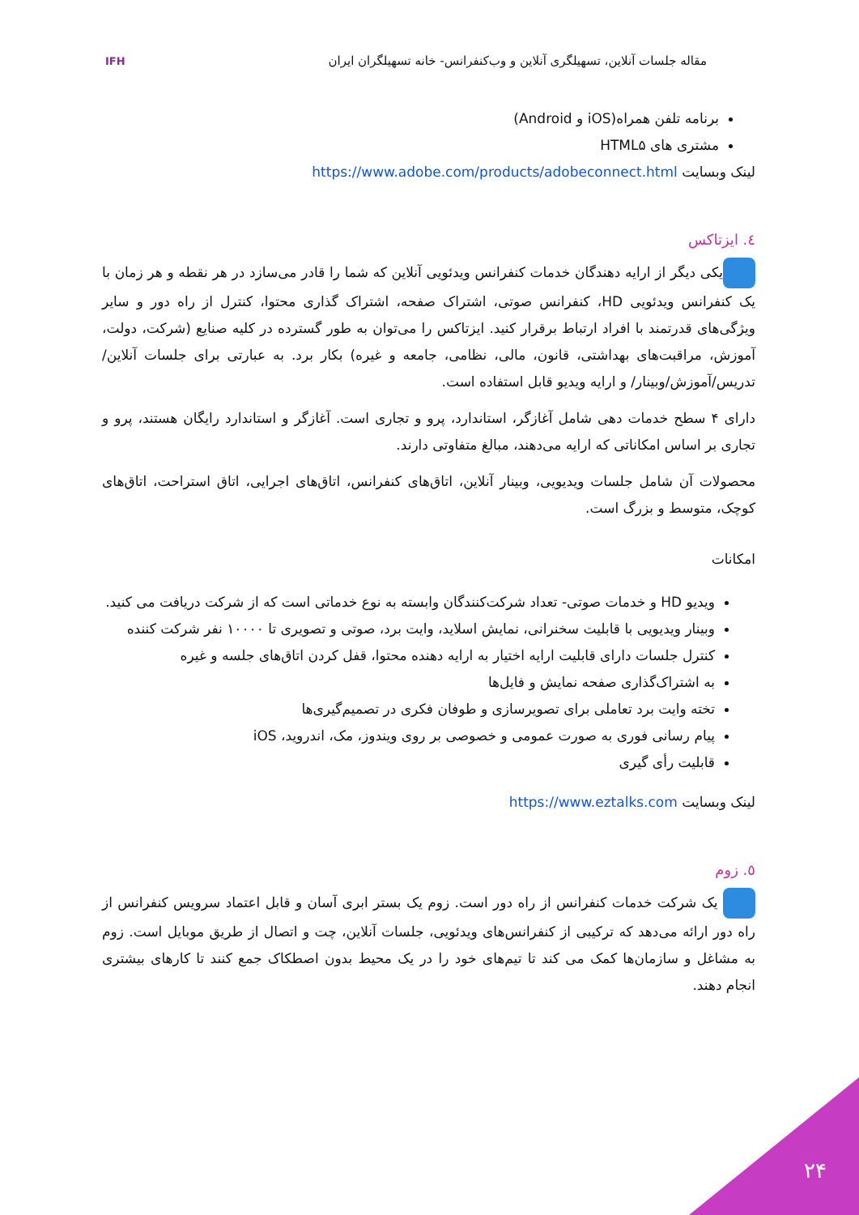مقاله جلسات آنلاین، تسهیلگری آنلاین و وب‌کنفرانس- خانه تسهیلگران ایران
IFH
برنامه تلفن همراه(iOS و Android)
مشتری های HTML۵
لینک وبسایت https://www.adobe.com/products/adobeconnect.html
٤. ایزتاکس
یکی دیگر از ارایه دهندگان خدمات کنفرانس ویدئویی آنلاین که شما را قادر می‌سازد در هر نقطه و هر زمان با یک کنفرانس ویدئویی HD، کنفرانس صوتی، اشتراک صفحه، اشتراک گذاری محتوا، کنترل از راه دور و سایر ویژگی‌های قدرتمند با افراد ارتباط برقرار کنید. ایزتاکس را می‌توان به طور گسترده در کلیه صنایع (شرکت، دولت، آموزش، مراقبت‌های بهداشتی، قانون، مالی، نظامی، جامعه و غیره) بکار برد. به عبارتی برای جلسات آنلاین/تدریس/آموزش/وبینار/ و ارایه ویدیو قابل استفاده است.
دارای ۴ سطح خدمات دهی شامل آغازگر، استاندارد، پرو و تجاری است. آغازگر و استاندارد رایگان هستند، پرو و تجاری بر اساس امکاناتی که ارایه می‌دهند، مبالغ متفاوتی دارند.
محصولات آن شامل جلسات ویدیویی، وبینار آنلاین، اتاق‌های کنفرانس، اتاق‌های اجرایی، اتاق استراحت، اتاق‌های کوچک، متوسط و بزرگ است.
امکانات
ویدیو HD و خدمات صوتی- تعداد شرکت‌کنندگان وابسته به نوع خدماتی است که از شرکت دریافت می کنید.
وبینار ویدیویی با قابلیت سخنرانی، نمایش اسلاید، وایت برد، صوتی و تصویری تا ۱۰۰۰۰ نفر شرکت کننده
کنترل جلسات دارای قابلیت ارایه اختیار به ارایه دهنده محتوا، قفل کردن اتاق‌های جلسه و غیره
به اشتراک‌گذاری صفحه نمایش و فایل‌ها
تخته وایت برد تعاملی برای تصویرسازی و طوفان فکری در تصمیم‌گیری‌ها
پیام رسانی فوری به صورت عمومی و خصوصی بر روی ویندوز، مک، اندروید، iOS
قابلیت رأی گیری
لینک وبسایت https://www.eztalks.com
٥. زوم
یک شرکت خدمات کنفرانس از راه دور است. زوم یک بستر ابری آسان و قابل اعتماد سرویس کنفرانس از راه دور ارائه می‌دهد که ترکیبی از کنفرانس‌های ویدئویی، جلسات آنلاین، چت و اتصال از طریق موبایل است. زوم به مشاغل و سازمان‌ها کمک می کند تا تیم‌های خود را در یک محیط بدون اصطکاک جمع کنند تا کارهای بیشتری انجام دهند.
۲۴